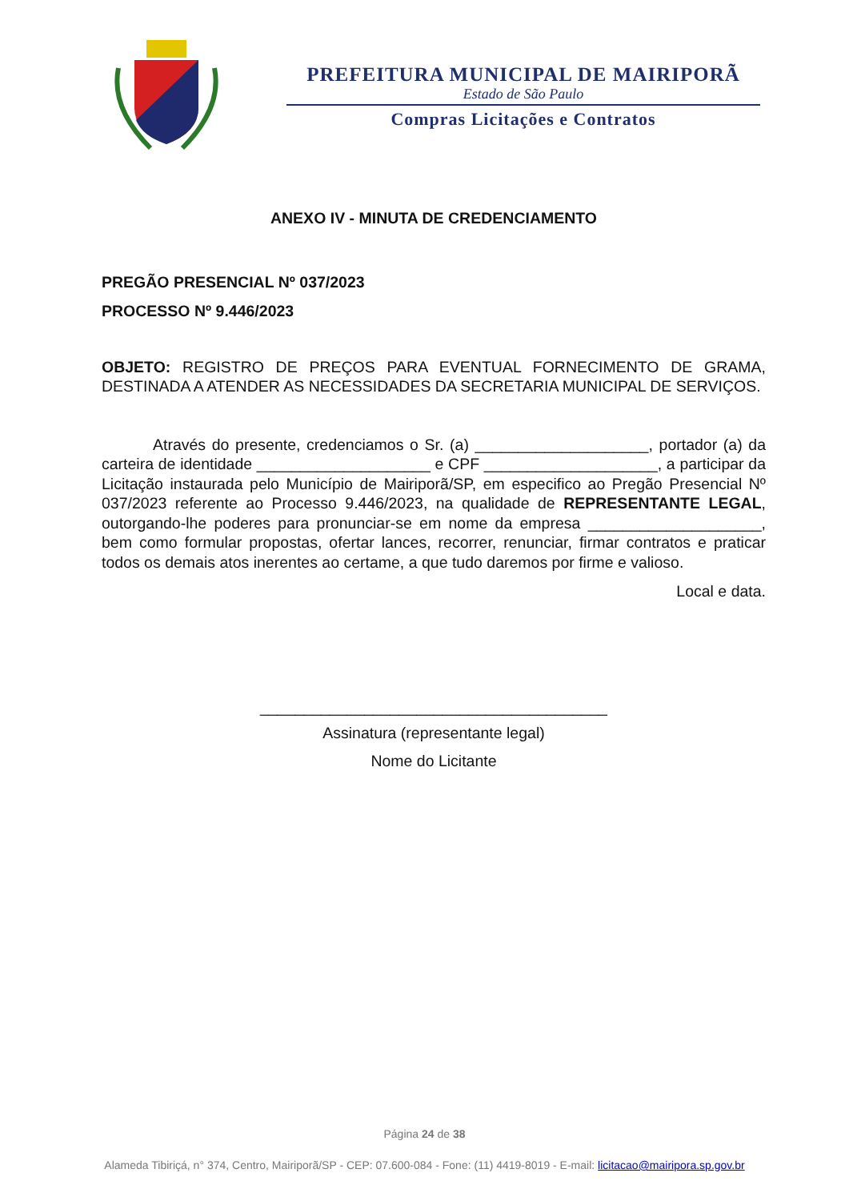PREFEITURA MUNICIPAL DE MAIRIPORÃ
Estado de São Paulo
Compras Licitações e Contratos
ANEXO IV - MINUTA DE CREDENCIAMENTO
PREGÃO PRESENCIAL Nº 037/2023
PROCESSO Nº 9.446/2023
OBJETO: REGISTRO DE PREÇOS PARA EVENTUAL FORNECIMENTO DE GRAMA, DESTINADA A ATENDER AS NECESSIDADES DA SECRETARIA MUNICIPAL DE SERVIÇOS.
Através do presente, credenciamos o Sr. (a) ____________________, portador (a) da carteira de identidade ____________________ e CPF ____________________, a participar da Licitação instaurada pelo Município de Mairiporã/SP, em especifico ao Pregão Presencial Nº 037/2023 referente ao Processo 9.446/2023, na qualidade de REPRESENTANTE LEGAL, outorgando-lhe poderes para pronunciar-se em nome da empresa ____________________, bem como formular propostas, ofertar lances, recorrer, renunciar, firmar contratos e praticar todos os demais atos inerentes ao certame, a que tudo daremos por firme e valioso.
Local e data.
________________________________________
Assinatura (representante legal)
Nome do Licitante
Página 24 de 38
Alameda Tibiriçá, n° 374, Centro, Mairiporã/SP - CEP: 07.600-084 - Fone: (11) 4419-8019 - E-mail: licitacao@mairipora.sp.gov.br